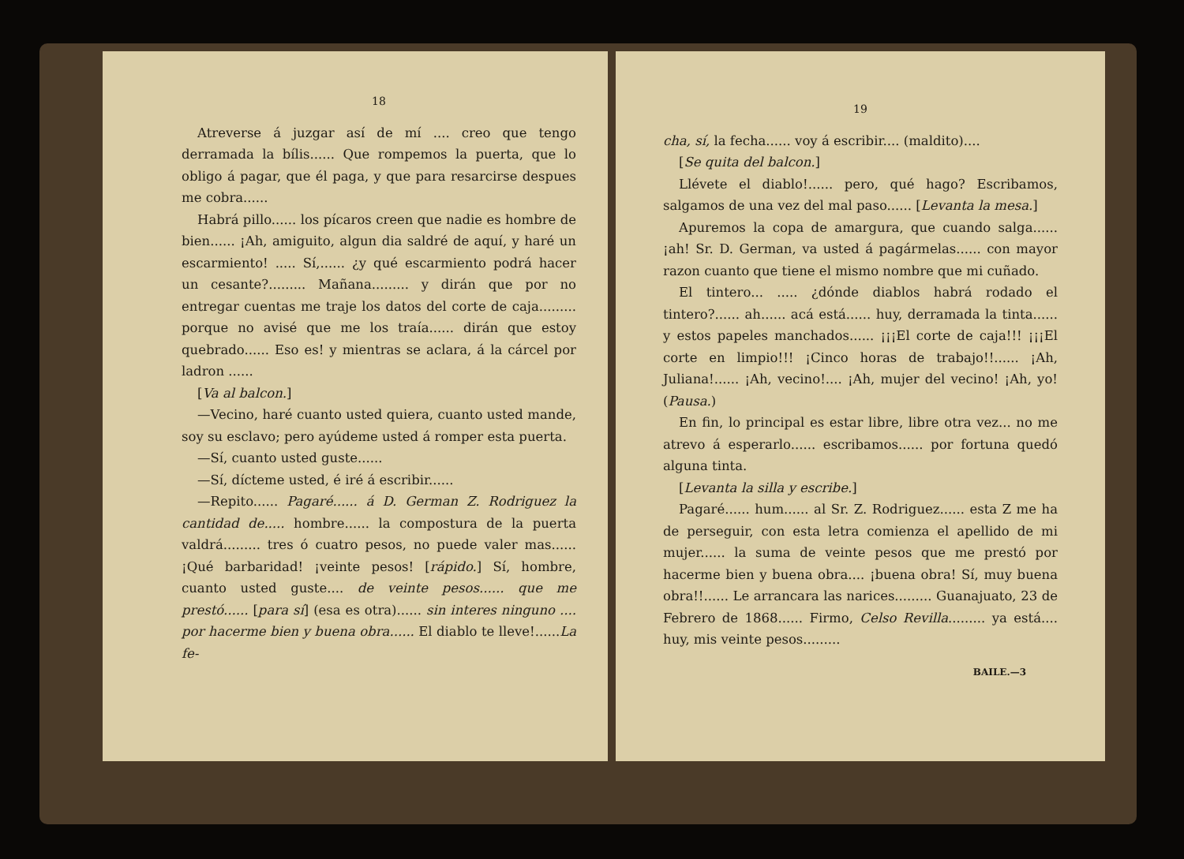18
Atreverse á juzgar así de mí .... creo que tengo derramada la bílis...... Que rompemos la puerta, que lo obligo á pagar, que él paga, y que para resarcirse despues me cobra......
Habrá pillo...... los pícaros creen que nadie es hombre de bien...... ¡Ah, amiguito, algun dia saldré de aquí, y haré un escarmiento! ..... Sí,...... ¿y qué escarmiento podrá hacer un cesante?......... Mañana......... y dirán que por no entregar cuentas me traje los datos del corte de caja......... porque no avisé que me los traía...... dirán que estoy quebrado...... Eso es! y mientras se aclara, á la cárcel por ladron ......
[Va al balcon.]
—Vecino, haré cuanto usted quiera, cuanto usted mande, soy su esclavo; pero ayúdeme usted á romper esta puerta.
—Sí, cuanto usted guste......
—Sí, dícteme usted, é iré á escribir......
—Repito...... Pagaré...... á D. German Z. Rodriguez la cantidad de..... hombre...... la compostura de la puerta valdrá......... tres ó cuatro pesos, no puede valer mas...... ¡Qué barbaridad! ¡veinte pesos! [rápido.] Sí, hombre, cuanto usted guste.... de veinte pesos...... que me prestó...... [para sí] (esa es otra)...... sin interes ninguno .... por hacerme bien y buena obra...... El diablo te lleve!......La fe-
19
cha, sí, la fecha...... voy á escribir.... (maldito)....
[Se quita del balcon.]
Llévete el diablo!...... pero, qué hago? Escribamos, salgamos de una vez del mal paso...... [Levanta la mesa.]
Apuremos la copa de amargura, que cuando salga...... ¡ah! Sr. D. German, va usted á pagármelas...... con mayor razon cuanto que tiene el mismo nombre que mi cuñado.
El tintero... ..... ¿dónde diablos habrá rodado el tintero?...... ah...... acá está...... huy, derramada la tinta...... y estos papeles manchados...... ¡¡¡El corte de caja!!! ¡¡¡El corte en limpio!!! ¡Cinco horas de trabajo!!...... ¡Ah, Juliana!...... ¡Ah, vecino!.... ¡Ah, mujer del vecino! ¡Ah, yo! (Pausa.)
En fin, lo principal es estar libre, libre otra vez... no me atrevo á esperarlo...... escribamos...... por fortuna quedó alguna tinta.
[Levanta la silla y escribe.]
Pagaré...... hum...... al Sr. Z. Rodriguez...... esta Z me ha de perseguir, con esta letra comienza el apellido de mi mujer...... la suma de veinte pesos que me prestó por hacerme bien y buena obra.... ¡buena obra! Sí, muy buena obra!!...... Le arrancara las narices......... Guanajuato, 23 de Febrero de 1868...... Firmo, Celso Revilla......... ya está.... huy, mis veinte pesos.........
BAILE.—3